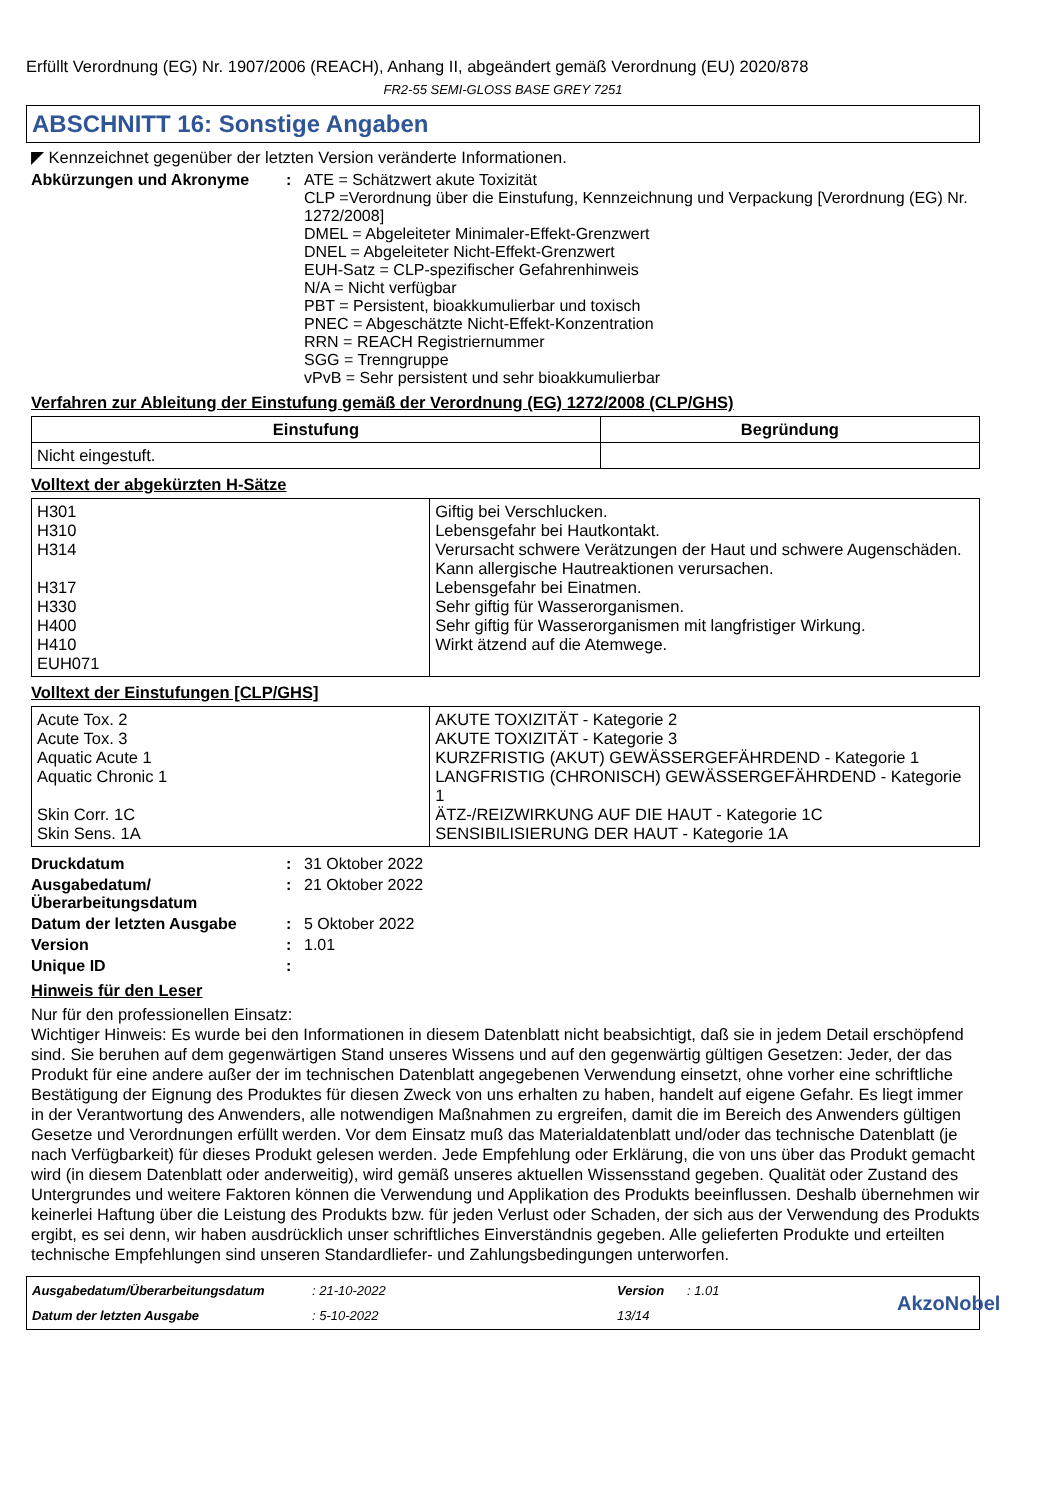Erfüllt Verordnung (EG) Nr. 1907/2006 (REACH), Anhang II, abgeändert gemäß Verordnung (EU) 2020/878
FR2-55 SEMI-GLOSS BASE GREY 7251
ABSCHNITT 16: Sonstige Angaben
◤ Kennzeichnet gegenüber der letzten Version veränderte Informationen.
Abkürzungen und Akronyme : ATE = Schätzwert akute Toxizität
CLP =Verordnung über die Einstufung, Kennzeichnung und Verpackung [Verordnung (EG) Nr. 1272/2008]
DMEL = Abgeleiteter Minimaler-Effekt-Grenzwert
DNEL = Abgeleiteter Nicht-Effekt-Grenzwert
EUH-Satz = CLP-spezifischer Gefahrenhinweis
N/A = Nicht verfügbar
PBT = Persistent, bioakkumulierbar und toxisch
PNEC = Abgeschätzte Nicht-Effekt-Konzentration
RRN = REACH Registriernummer
SGG = Trenngruppe
vPvB = Sehr persistent und sehr bioakkumulierbar
Verfahren zur Ableitung der Einstufung gemäß der Verordnung (EG) 1272/2008 (CLP/GHS)
| Einstufung | Begründung |
| --- | --- |
| Nicht eingestuft. | |
Volltext der abgekürzten H-Sätze
| H301 H310 H314 H317 H330 H400 H410 EUH071 | Giftig bei Verschlucken. Lebensgefahr bei Hautkontakt. Verursacht schwere Verätzungen der Haut und schwere Augenschäden. Kann allergische Hautreaktionen verursachen. Lebensgefahr bei Einatmen. Sehr giftig für Wasserorganismen. Sehr giftig für Wasserorganismen mit langfristiger Wirkung. Wirkt ätzend auf die Atemwege. |
Volltext der Einstufungen [CLP/GHS]
| Acute Tox. 2 Acute Tox. 3 Aquatic Acute 1 Aquatic Chronic 1 Skin Corr. 1C Skin Sens. 1A | AKUTE TOXIZITÄT - Kategorie 2 AKUTE TOXIZITÄT - Kategorie 3 KURZFRISTIG (AKUT) GEWÄSSERGEFÄHRDEND - Kategorie 1 LANGFRISTIG (CHRONISCH) GEWÄSSERGEFÄHRDEND - Kategorie 1 ÄTZ-/REIZWIRKUNG AUF DIE HAUT - Kategorie 1C SENSIBILISIERUNG DER HAUT - Kategorie 1A |
Druckdatum : 31 Oktober 2022
Ausgabedatum/ Überarbeitungsdatum
: 21 Oktober 2022
Datum der letzten Ausgabe : 5 Oktober 2022
Version : 1.01
Unique ID :
Hinweis für den Leser
Nur für den professionellen Einsatz:
Wichtiger Hinweis: Es wurde bei den Informationen in diesem Datenblatt nicht beabsichtigt, daß sie in jedem Detail erschöpfend sind. Sie beruhen auf dem gegenwärtigen Stand unseres Wissens und auf den gegenwärtig gültigen Gesetzen: Jeder, der das Produkt für eine andere außer der im technischen Datenblatt angegebenen Verwendung einsetzt, ohne vorher eine schriftliche Bestätigung der Eignung des Produktes für diesen Zweck von uns erhalten zu haben, handelt auf eigene Gefahr. Es liegt immer in der Verantwortung des Anwenders, alle notwendigen Maßnahmen zu ergreifen, damit die im Bereich des Anwenders gültigen Gesetze und Verordnungen erfüllt werden. Vor dem Einsatz muß das Materialdatenblatt und/oder das technische Datenblatt (je nach Verfügbarkeit) für dieses Produkt gelesen werden. Jede Empfehlung oder Erklärung, die von uns über das Produkt gemacht wird (in diesem Datenblatt oder anderweitig), wird gemäß unseres aktuellen Wissensstand gegeben. Qualität oder Zustand des Untergrundes und weitere Faktoren können die Verwendung und Applikation des Produkts beeinflussen. Deshalb übernehmen wir keinerlei Haftung über die Leistung des Produkts bzw. für jeden Verlust oder Schaden, der sich aus der Verwendung des Produkts ergibt, es sei denn, wir haben ausdrücklich unser schriftliches Einverständnis gegeben. Alle gelieferten Produkte und erteilten technische Empfehlungen sind unseren Standardliefer- und Zahlungsbedingungen unterworfen.
Ausgabedatum/Überarbeitungsdatum: 21-10-2022 Version: 1.01 AkzoNobel Datum der letzten Ausgabe: 5-10-2022 13/14